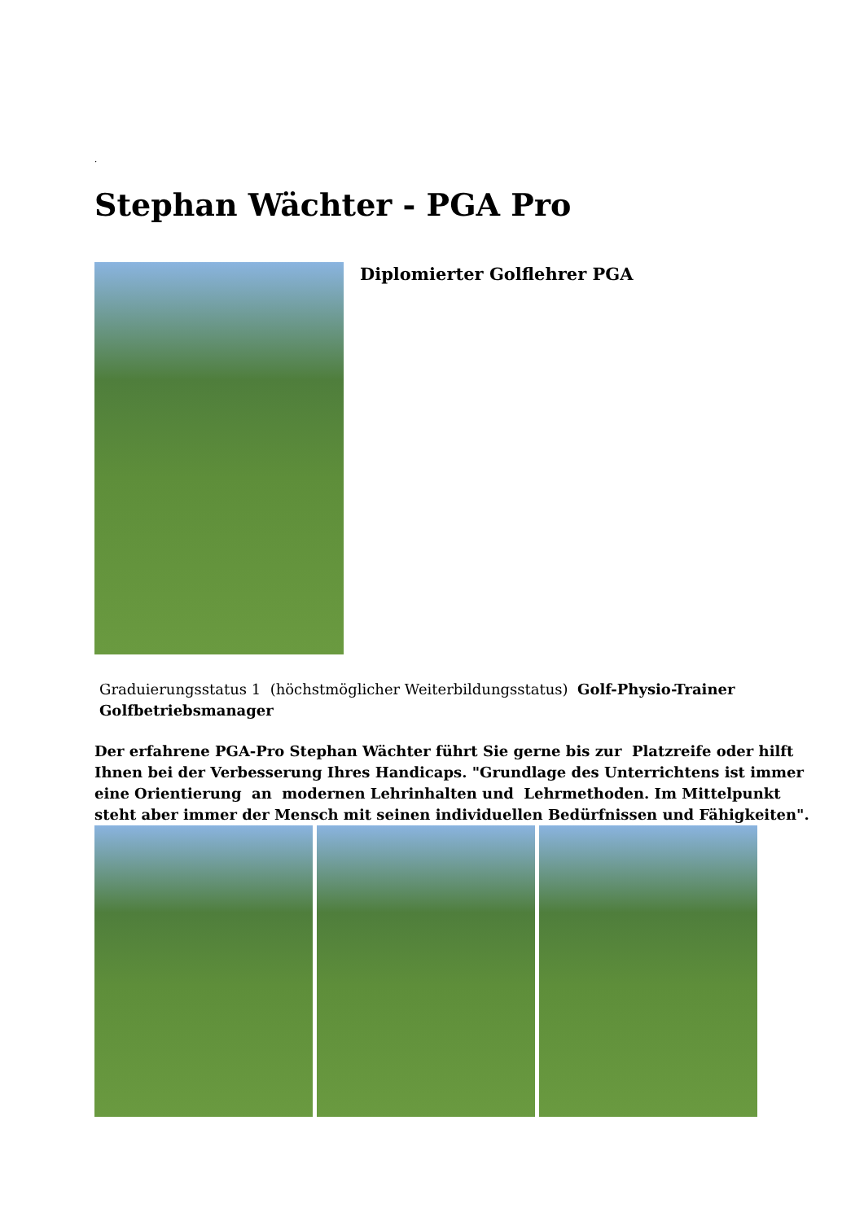.
Stephan Wächter - PGA Pro
Diplomierter Golflehrer PGA
Graduierungsstatus 1 (höchstmöglicher Weiterbildungsstatus) Golf-Physio-Trainer
Golfbetriebsmanager
Der erfahrene PGA-Pro Stephan Wächter führt Sie gerne bis zur Platzreife oder hilft Ihnen bei der Verbesserung Ihres Handicaps. "Grundlage des Unterrichtens ist immer eine Orientierung an modernen Lehrinhalten und Lehrmethoden. Im Mittelpunkt steht aber immer der Mensch mit seinen individuellen Bedürfnissen und Fähigkeiten".